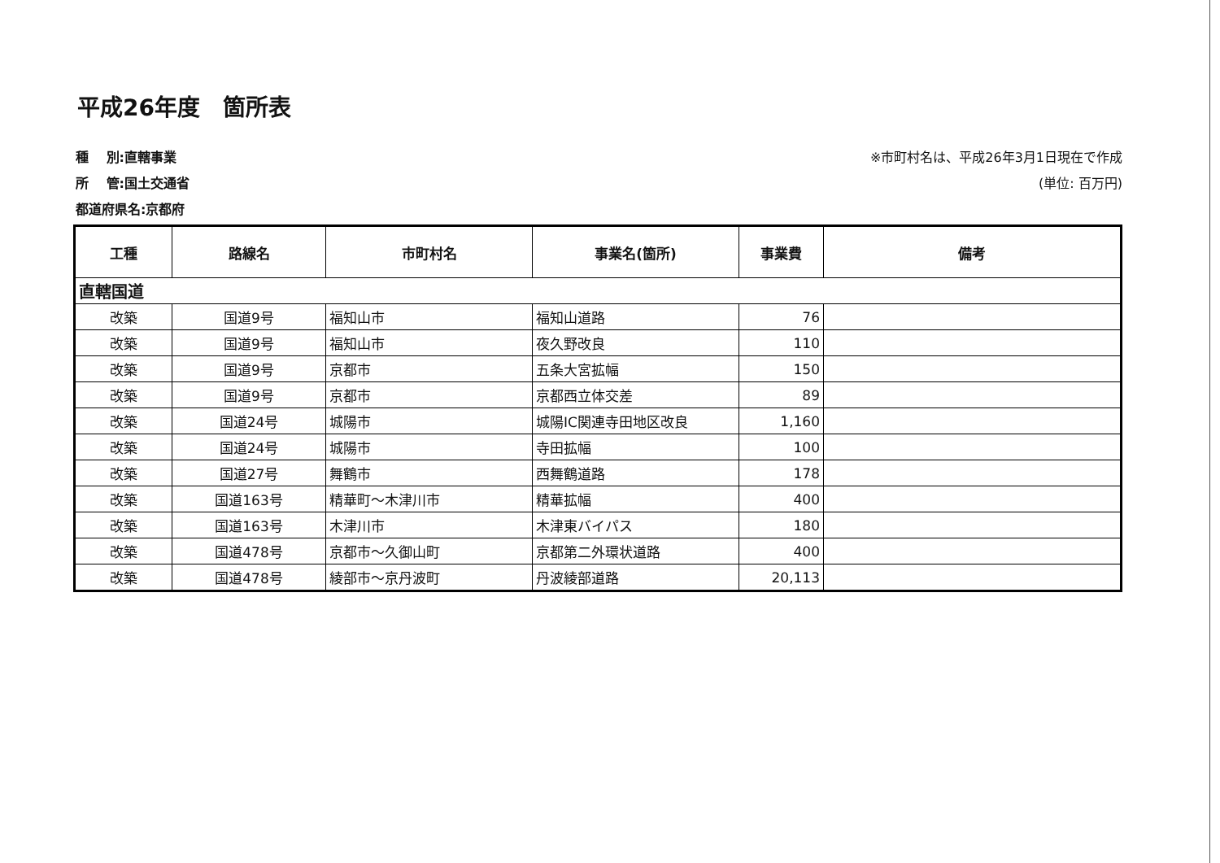平成26年度　箇所表
種　 別:直轄事業
所　 管:国土交通省
都道府県名:京都府
※市町村名は、平成26年3月1日現在で作成
(単位: 百万円)
| 工種 | 路線名 | 市町村名 | 事業名(箇所) | 事業費 | 備考 |
| --- | --- | --- | --- | --- | --- |
| 直轄国道 | | | | | |
| 改築 | 国道9号 | 福知山市 | 福知山道路 | 76 | |
| 改築 | 国道9号 | 福知山市 | 夜久野改良 | 110 | |
| 改築 | 国道9号 | 京都市 | 五条大宮拡幅 | 150 | |
| 改築 | 国道9号 | 京都市 | 京都西立体交差 | 89 | |
| 改築 | 国道24号 | 城陽市 | 城陽IC関連寺田地区改良 | 1,160 | |
| 改築 | 国道24号 | 城陽市 | 寺田拡幅 | 100 | |
| 改築 | 国道27号 | 舞鶴市 | 西舞鶴道路 | 178 | |
| 改築 | 国道163号 | 精華町～木津川市 | 精華拡幅 | 400 | |
| 改築 | 国道163号 | 木津川市 | 木津東バイパス | 180 | |
| 改築 | 国道478号 | 京都市～久御山町 | 京都第二外環状道路 | 400 | |
| 改築 | 国道478号 | 綾部市～京丹波町 | 丹波綾部道路 | 20,113 | |